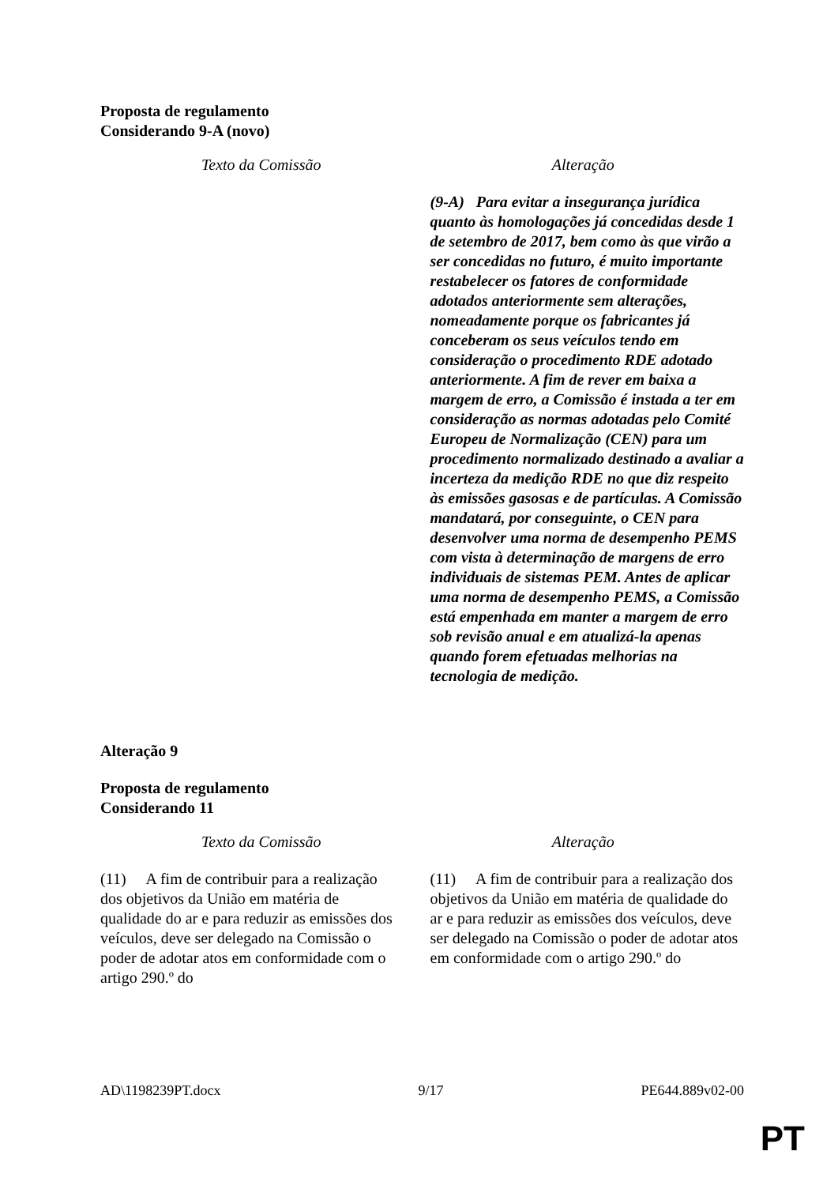Proposta de regulamento
Considerando 9-A (novo)
| Texto da Comissão | Alteração |
| --- | --- |
| | (9-A) Para evitar a insegurança jurídica quanto às homologações já concedidas desde 1 de setembro de 2017, bem como às que virão a ser concedidas no futuro, é muito importante restabelecer os fatores de conformidade adotados anteriormente sem alterações, nomeadamente porque os fabricantes já conceberam os seus veículos tendo em consideração o procedimento RDE adotado anteriormente. A fim de rever em baixa a margem de erro, a Comissão é instada a ter em consideração as normas adotadas pelo Comité Europeu de Normalização (CEN) para um procedimento normalizado destinado a avaliar a incerteza da medição RDE no que diz respeito às emissões gasosas e de partículas. A Comissão mandatará, por conseguinte, o CEN para desenvolver uma norma de desempenho PEMS com vista à determinação de margens de erro individuais de sistemas PEM. Antes de aplicar uma norma de desempenho PEMS, a Comissão está empenhada em manter a margem de erro sob revisão anual e em atualizá-la apenas quando forem efetuadas melhorias na tecnologia de medição. |
Alteração 9
Proposta de regulamento
Considerando 11
| Texto da Comissão | Alteração |
| --- | --- |
| (11) A fim de contribuir para a realização dos objetivos da União em matéria de qualidade do ar e para reduzir as emissões dos veículos, deve ser delegado na Comissão o poder de adotar atos em conformidade com o artigo 290.º do | (11) A fim de contribuir para a realização dos objetivos da União em matéria de qualidade do ar e para reduzir as emissões dos veículos, deve ser delegado na Comissão o poder de adotar atos em conformidade com o artigo 290.º do |
AD\1198239PT.docx 9/17 PE644.889v02-00
PT